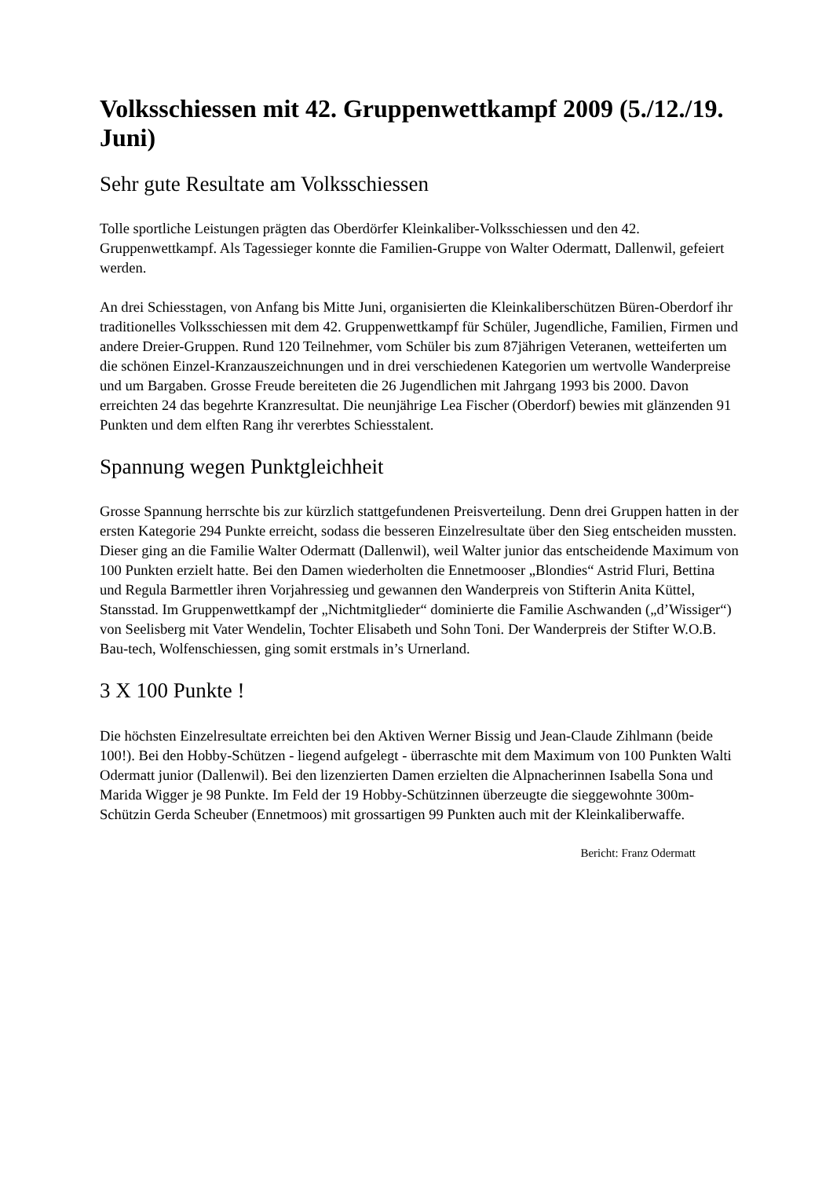Volksschiessen mit 42. Gruppenwettkampf 2009 (5./12./19. Juni)
Sehr gute Resultate am Volksschiessen
Tolle sportliche Leistungen prägten das Oberdörfer Kleinkaliber-Volksschiessen und den 42. Gruppenwettkampf. Als Tagessieger konnte die Familien-Gruppe von Walter Odermatt, Dallenwil, gefeiert werden.
An drei Schiesstagen, von Anfang bis Mitte Juni, organisierten die Kleinkaliberschützen Büren-Oberdorf ihr traditionelles Volksschiessen mit dem 42. Gruppenwettkampf für Schüler, Jugendliche, Familien, Firmen und andere Dreier-Gruppen. Rund 120 Teilnehmer, vom Schüler bis zum 87jährigen Veteranen, wetteiferten um die schönen Einzel-Kranzauszeichnungen und in drei verschiedenen Kategorien um wertvolle Wanderpreise und um Bargaben. Grosse Freude bereiteten die 26 Jugendlichen mit Jahrgang 1993 bis 2000. Davon erreichten 24 das begehrte Kranzresultat. Die neunjährige Lea Fischer (Oberdorf) bewies mit glänzenden 91 Punkten und dem elften Rang ihr vererbtes Schiesstalent.
Spannung wegen Punktgleichheit
Grosse Spannung herrschte bis zur kürzlich stattgefundenen Preisverteilung. Denn drei Gruppen hatten in der ersten Kategorie 294 Punkte erreicht, sodass die besseren Einzelresultate über den Sieg entscheiden mussten. Dieser ging an die Familie Walter Odermatt (Dallenwil), weil Walter junior das entscheidende Maximum von 100 Punkten erzielt hatte. Bei den Damen wiederholten die Ennetmooser „Blondies“ Astrid Fluri, Bettina und Regula Barmettler ihren Vorjahressieg und gewannen den Wanderpreis von Stifterin Anita Küttel, Stansstad. Im Gruppenwettkampf der „Nichtmitglieder“ dominierte die Familie Aschwanden („d’Wissiger“) von Seelisberg mit Vater Wendelin, Tochter Elisabeth und Sohn Toni. Der Wanderpreis der Stifter W.O.B. Bau-tech, Wolfenschiessen, ging somit erstmals in’s Urnerland.
3 X 100 Punkte !
Die höchsten Einzelresultate erreichten bei den Aktiven Werner Bissig und Jean-Claude Zihlmann (beide 100!). Bei den Hobby-Schützen - liegend aufgelegt - überraschte mit dem Maximum von 100 Punkten Walti Odermatt junior (Dallenwil). Bei den lizenzierten Damen erzielten die Alpnacherinnen Isabella Sona und Marida Wigger je 98 Punkte. Im Feld der 19 Hobby-Schützinnen überzeugte die sieggewohnte 300m-Schützin Gerda Scheuber (Ennetmoos) mit grossartigen 99 Punkten auch mit der Kleinkaliberwaffe.
Bericht: Franz Odermatt